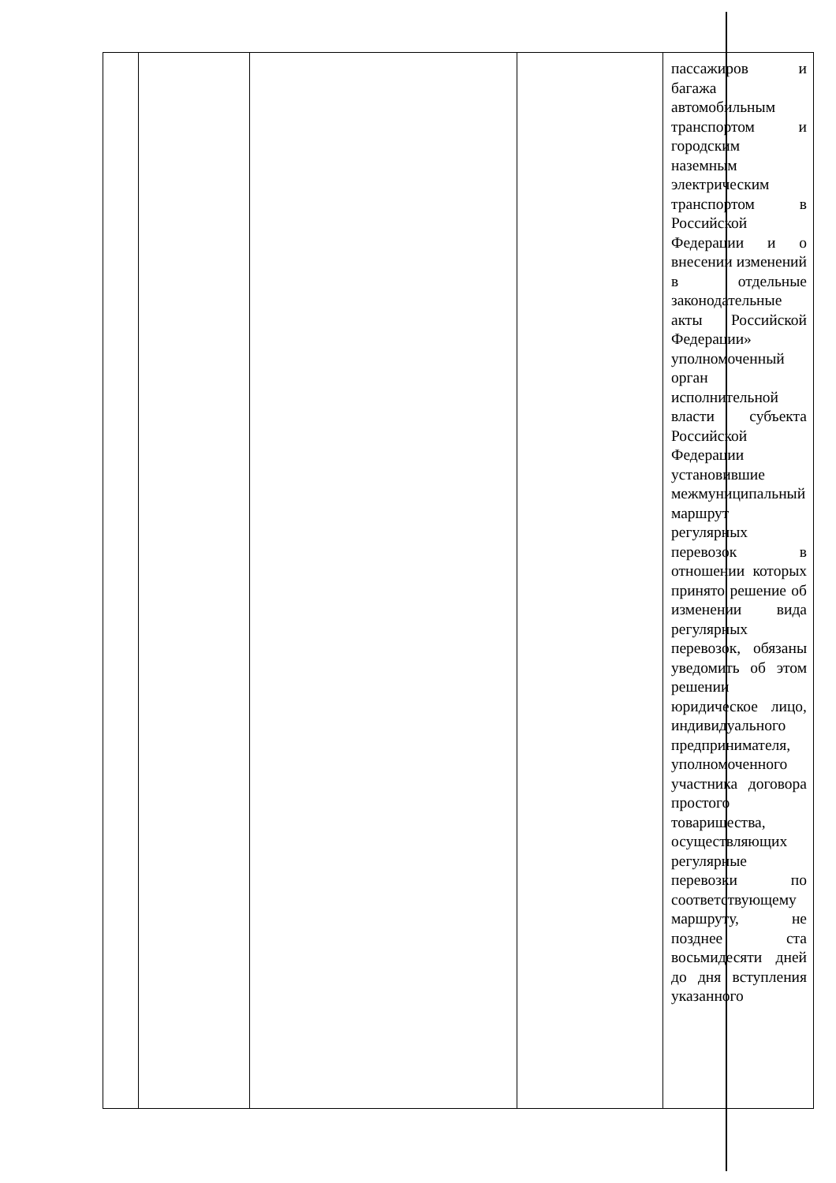| | | | | пассажиров и багажа автомобильным транспортом и городским наземным электрическим транспортом в Российской Федерации и о внесении изменений в отдельные законодательные акты Российской Федерации» уполномоченный орган исполнительной власти субъекта Российской Федерации установившие межмуниципальный маршрут регулярных перевозок в отношении которых принято решение об изменении вида регулярных перевозок, обязаны уведомить об этом решении юридическое лицо, индивидуального предпринимателя, уполномоченного участника договора простого товарищества, осуществляющих регулярные перевозки по соответствующему маршруту, не позднее ста восьмидесяти дней до дня вступления указанного |